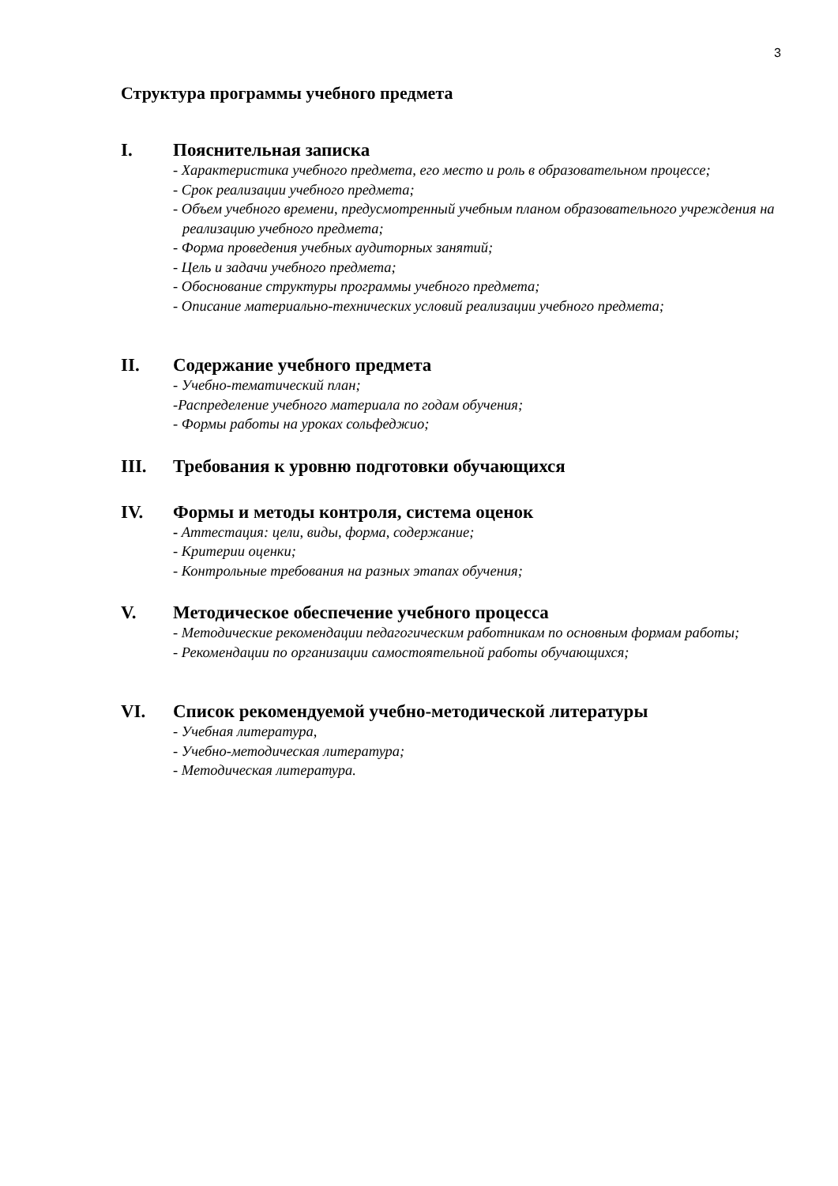3
Структура программы учебного предмета
I. Пояснительная записка
- Характеристика учебного предмета, его место и роль в образовательном процессе;
- Срок реализации учебного предмета;
- Объем учебного времени, предусмотренный учебным планом образовательного учреждения на реализацию учебного предмета;
- Форма проведения учебных аудиторных занятий;
- Цель и задачи учебного предмета;
- Обоснование структуры программы учебного предмета;
- Описание материально-технических условий реализации учебного предмета;
II. Содержание учебного предмета
- Учебно-тематический план;
-Распределение учебного материала по годам обучения;
- Формы работы на уроках сольфеджио;
III. Требования к уровню подготовки обучающихся
IV. Формы и методы контроля, система оценок
- Аттестация: цели, виды, форма, содержание;
- Критерии оценки;
- Контрольные требования на разных этапах обучения;
V. Методическое обеспечение учебного процесса
- Методические рекомендации педагогическим работникам по основным формам работы;
- Рекомендации по организации самостоятельной работы обучающихся;
VI. Список рекомендуемой учебно-методической литературы
- Учебная литература,
- Учебно-методическая литература;
- Методическая литература.